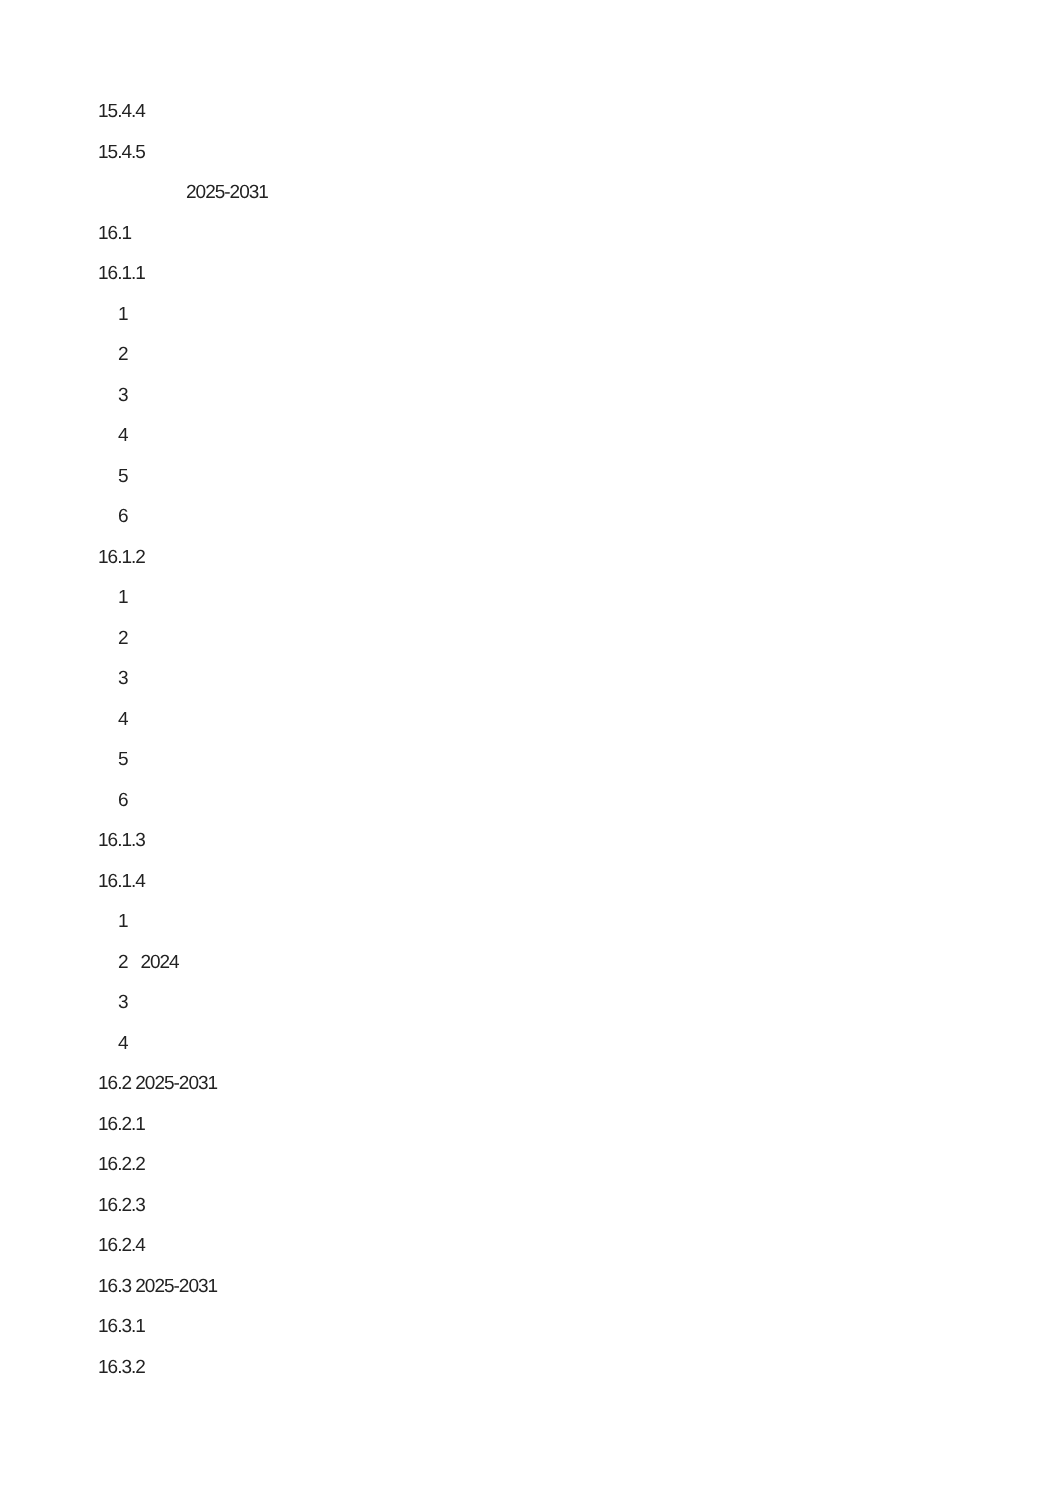15.4.4
15.4.5
2025-2031
16.1
16.1.1
1
2
3
4
5
6
16.1.2
1
2
3
4
5
6
16.1.3
16.1.4
1
2 2024
3
4
16.2 2025-2031
16.2.1
16.2.2
16.2.3
16.2.4
16.3 2025-2031
16.3.1
16.3.2